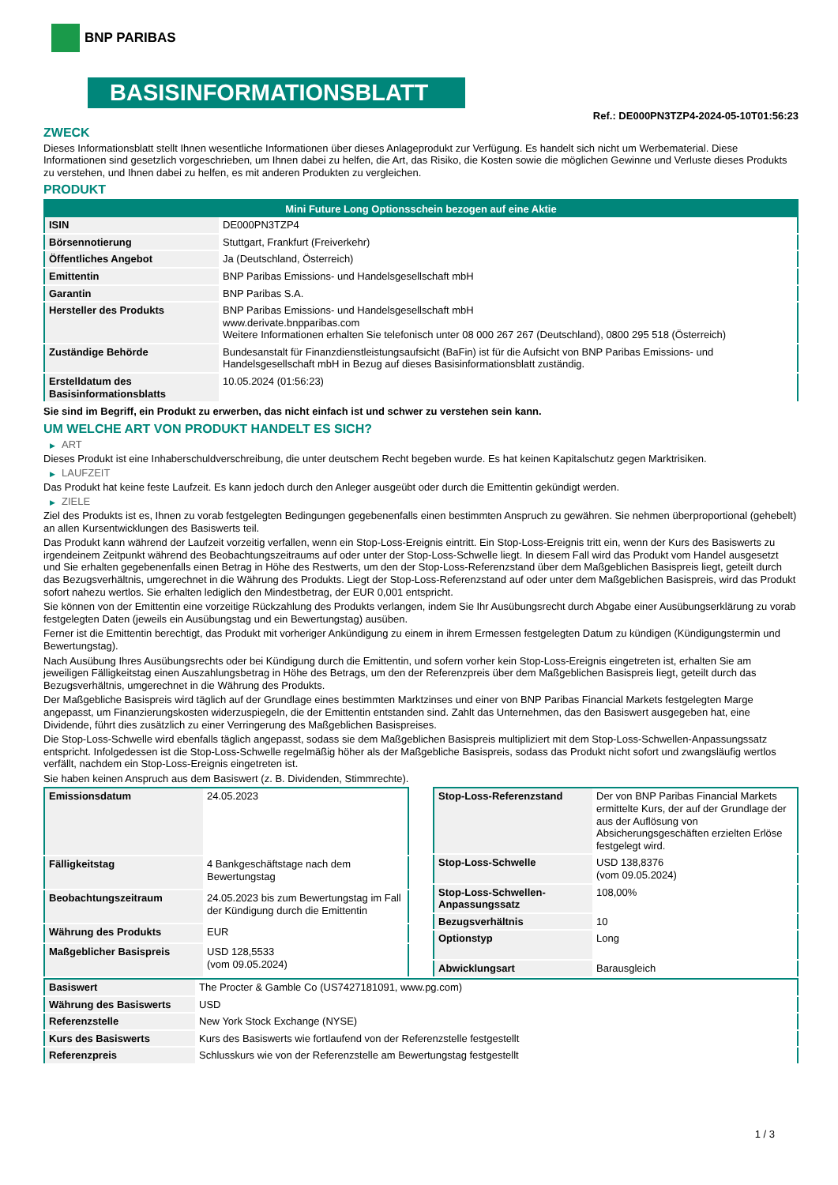BNP PARIBAS
BASISINFORMATIONSBLATT
Ref.: DE000PN3TZP4-2024-05-10T01:56:23
ZWECK
Dieses Informationsblatt stellt Ihnen wesentliche Informationen über dieses Anlageprodukt zur Verfügung. Es handelt sich nicht um Werbematerial. Diese Informationen sind gesetzlich vorgeschrieben, um Ihnen dabei zu helfen, die Art, das Risiko, die Kosten sowie die möglichen Gewinne und Verluste dieses Produkts zu verstehen, und Ihnen dabei zu helfen, es mit anderen Produkten zu vergleichen.
PRODUKT
| Mini Future Long Optionsschein bezogen auf eine Aktie | |
| --- | --- |
| ISIN | DE000PN3TZP4 |
| Börsennotierung | Stuttgart, Frankfurt (Freiverkehr) |
| Öffentliches Angebot | Ja (Deutschland, Österreich) |
| Emittentin | BNP Paribas Emissions- und Handelsgesellschaft mbH |
| Garantin | BNP Paribas S.A. |
| Hersteller des Produkts | BNP Paribas Emissions- und Handelsgesellschaft mbH www.derivate.bnpparibas.com Weitere Informationen erhalten Sie telefonisch unter 08 000 267 267 (Deutschland), 0800 295 518 (Österreich) |
| Zuständige Behörde | Bundesanstalt für Finanzdienstleistungsaufsicht (BaFin) ist für die Aufsicht von BNP Paribas Emissions- und Handelsgesellschaft mbH in Bezug auf dieses Basisinformationsblatt zuständig. |
| Erstelldatum des Basisinformationsblatts | 10.05.2024 (01:56:23) |
Sie sind im Begriff, ein Produkt zu erwerben, das nicht einfach ist und schwer zu verstehen sein kann.
UM WELCHE ART VON PRODUKT HANDELT ES SICH?
▶ ART
Dieses Produkt ist eine Inhaberschuldverschreibung, die unter deutschem Recht begeben wurde. Es hat keinen Kapitalschutz gegen Marktrisiken.
▶ LAUFZEIT
Das Produkt hat keine feste Laufzeit. Es kann jedoch durch den Anleger ausgeübt oder durch die Emittentin gekündigt werden.
▶ ZIELE
Ziel des Produkts ist es, Ihnen zu vorab festgelegten Bedingungen gegebenenfalls einen bestimmten Anspruch zu gewähren. Sie nehmen überproportional (gehebelt) an allen Kursentwicklungen des Basiswerts teil.
Das Produkt kann während der Laufzeit vorzeitig verfallen, wenn ein Stop-Loss-Ereignis eintritt. Ein Stop-Loss-Ereignis tritt ein, wenn der Kurs des Basiswerts zu irgendeinem Zeitpunkt während des Beobachtungszeitraums auf oder unter der Stop-Loss-Schwelle liegt. In diesem Fall wird das Produkt vom Handel ausgesetzt und Sie erhalten gegebenenfalls einen Betrag in Höhe des Restwerts, um den der Stop-Loss-Referenzstand über dem Maßgeblichen Basispreis liegt, geteilt durch das Bezugsverhältnis, umgerechnet in die Währung des Produkts. Liegt der Stop-Loss-Referenzstand auf oder unter dem Maßgeblichen Basispreis, wird das Produkt sofort nahezu wertlos. Sie erhalten lediglich den Mindestbetrag, der EUR 0,001 entspricht.
Sie können von der Emittentin eine vorzeitige Rückzahlung des Produkts verlangen, indem Sie Ihr Ausübungsrecht durch Abgabe einer Ausübungserklärung zu vorab festgelegten Daten (jeweils ein Ausübungstag und ein Bewertungstag) ausüben.
Ferner ist die Emittentin berechtigt, das Produkt mit vorheriger Ankündigung zu einem in ihrem Ermessen festgelegten Datum zu kündigen (Kündigungstermin und Bewertungstag).
Nach Ausübung Ihres Ausübungsrechts oder bei Kündigung durch die Emittentin, und sofern vorher kein Stop-Loss-Ereignis eingetreten ist, erhalten Sie am jeweiligen Fälligkeitstag einen Auszahlungsbetrag in Höhe des Betrags, um den der Referenzpreis über dem Maßgeblichen Basispreis liegt, geteilt durch das Bezugsverhältnis, umgerechnet in die Währung des Produkts.
Der Maßgebliche Basispreis wird täglich auf der Grundlage eines bestimmten Marktzinses und einer von BNP Paribas Financial Markets festgelegten Marge angepasst, um Finanzierungskosten widerzuspiegeln, die der Emittentin entstanden sind. Zahlt das Unternehmen, das den Basiswert ausgegeben hat, eine Dividende, führt dies zusätzlich zu einer Verringerung des Maßgeblichen Basispreises.
Die Stop-Loss-Schwelle wird ebenfalls täglich angepasst, sodass sie dem Maßgeblichen Basispreis multipliziert mit dem Stop-Loss-Schwellen-Anpassungssatz entspricht. Infolgedessen ist die Stop-Loss-Schwelle regelmäßig höher als der Maßgebliche Basispreis, sodass das Produkt nicht sofort und zwangsläufig wertlos verfällt, nachdem ein Stop-Loss-Ereignis eingetreten ist.
Sie haben keinen Anspruch aus dem Basiswert (z. B. Dividenden, Stimmrechte).
| Emissionsdatum | 24.05.2023 |
| Fälligkeitstag | 4 Bankgeschäftstage nach dem Bewertungstag |
| Beobachtungszeitraum | 24.05.2023 bis zum Bewertungstag im Fall der Kündigung durch die Emittentin |
| Währung des Produkts | EUR |
| Maßgeblicher Basispreis | USD 128,5533 (vom 09.05.2024) |
| Stop-Loss-Referenzstand | Der von BNP Paribas Financial Markets ermittelte Kurs, der auf der Grundlage der aus der Auflösung von Absicherungsgeschäften erzielten Erlöse festgelegt wird. |
| Stop-Loss-Schwelle | USD 138,8376 (vom 09.05.2024) |
| Stop-Loss-Schwellen-Anpassungssatz | 108,00% |
| Bezugsverhältnis | 10 |
| Optionstyp | Long |
| Abwicklungsart | Barausgleich |
| Basiswert | The Procter & Gamble Co (US7427181091, www.pg.com) |
| Währung des Basiswerts | USD |
| Referenzstelle | New York Stock Exchange (NYSE) |
| Kurs des Basiswerts | Kurs des Basiswerts wie fortlaufend von der Referenzstelle festgestellt |
| Referenzpreis | Schlusskurs wie von der Referenzstelle am Bewertungstag festgestellt |
1 / 3